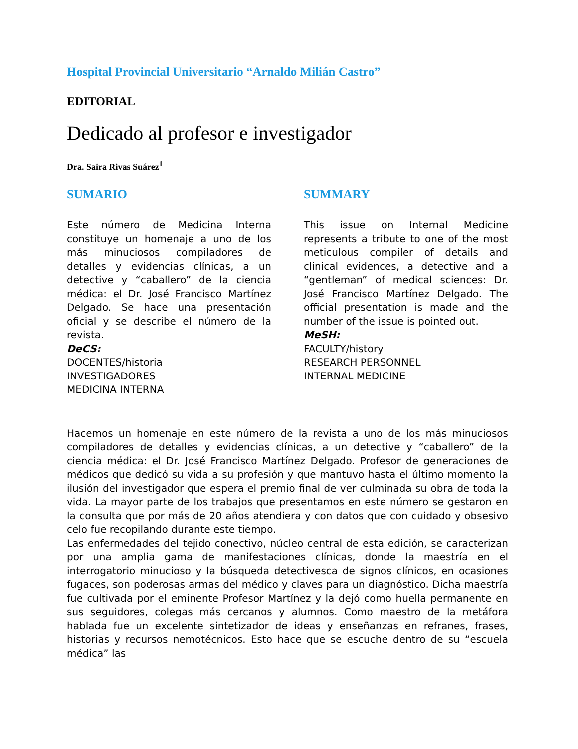Hospital Provincial Universitario “Arnaldo Milián Castro”
EDITORIAL
Dedicado al profesor e investigador
Dra. Saira Rivas Suárez<sup>1</sup>
SUMARIO
Este número de Medicina Interna constituye un homenaje a uno de los más minuciosos compiladores de detalles y evidencias clínicas, a un detective y “caballero” de la ciencia médica: el Dr. José Francisco Martínez Delgado. Se hace una presentación oficial y se describe el número de la revista.
DeCS:
DOCENTES/historia
INVESTIGADORES
MEDICINA INTERNA
SUMMARY
This issue on Internal Medicine represents a tribute to one of the most meticulous compiler of details and clinical evidences, a detective and a “gentleman” of medical sciences: Dr. José Francisco Martínez Delgado. The official presentation is made and the number of the issue is pointed out.
MeSH:
FACULTY/history
RESEARCH PERSONNEL
INTERNAL MEDICINE
Hacemos un homenaje en este número de la revista a uno de los más minuciosos compiladores de detalles y evidencias clínicas, a un detective y “caballero” de la ciencia médica: el Dr. José Francisco Martínez Delgado. Profesor de generaciones de médicos que dedicó su vida a su profesión y que mantuvo hasta el último momento la ilusión del investigador que espera el premio final de ver culminada su obra de toda la vida. La mayor parte de los trabajos que presentamos en este número se gestaron en la consulta que por más de 20 años atendiera y con datos que con cuidado y obsesivo celo fue recopilando durante este tiempo.
Las enfermedades del tejido conectivo, núcleo central de esta edición, se caracterizan por una amplia gama de manifestaciones clínicas, donde la maestría en el interrogatorio minucioso y la búsqueda detectivesca de signos clínicos, en ocasiones fugaces, son poderosas armas del médico y claves para un diagnóstico. Dicha maestría fue cultivada por el eminente Profesor Martínez y la dejó como huella permanente en sus seguidores, colegas más cercanos y alumnos. Como maestro de la metáfora hablada fue un excelente sintetizador de ideas y enseñanzas en refranes, frases, historias y recursos nemotécnicos. Esto hace que se escuche dentro de su “escuela médica” las